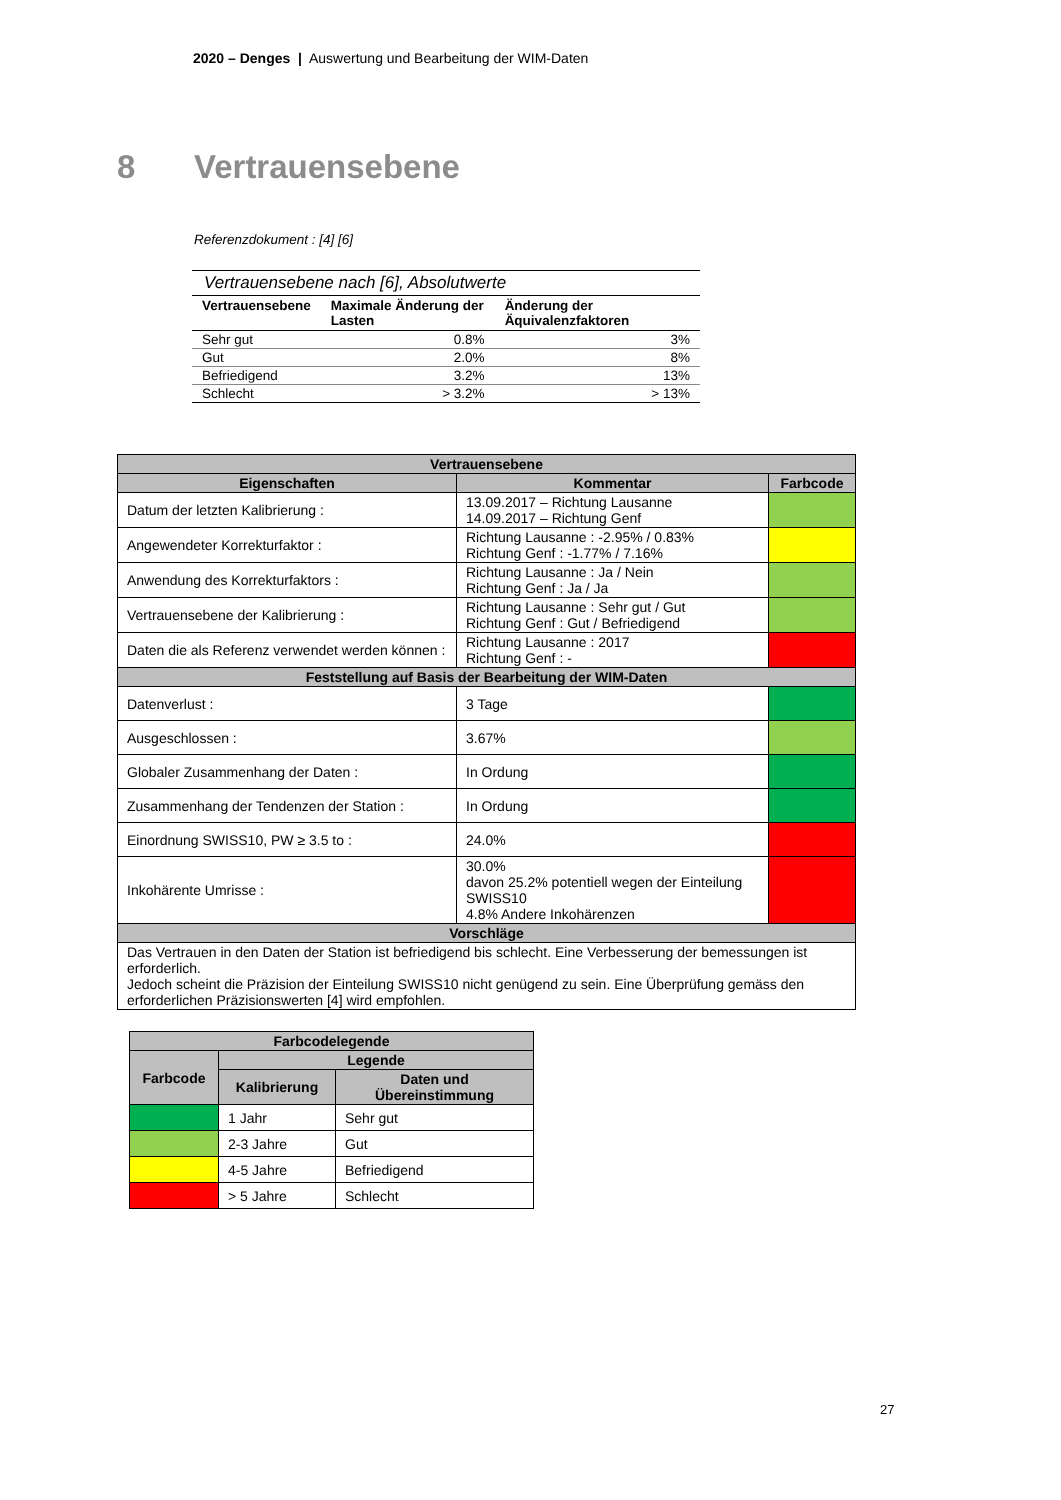2020 – Denges | Auswertung und Bearbeitung der WIM-Daten
8 Vertrauensebene
Referenzdokument : [4] [6]
Vertrauensebene nach [6], Absolutwerte
| Vertrauensebene | Maximale Änderung der Lasten | Änderung der Äquivalenzfaktoren |
| --- | --- | --- |
| Sehr gut | 0.8% | 3% |
| Gut | 2.0% | 8% |
| Befriedigend | 3.2% | 13% |
| Schlecht | > 3.2% | > 13% |
| Vertrauensebene | | |
| --- | --- | --- |
| Eigenschaften | Kommentar | Farbcode |
| Datum der letzten Kalibrierung : | 13.09.2017 – Richtung Lausanne 14.09.2017 – Richtung Genf | |
| Angewendeter Korrekturfaktor : | Richtung Lausanne : -2.95% / 0.83% Richtung Genf : -1.77% / 7.16% | |
| Anwendung des Korrekturfaktors : | Richtung Lausanne : Ja / Nein Richtung Genf : Ja / Ja | |
| Vertrauensebene der Kalibrierung : | Richtung Lausanne : Sehr gut / Gut Richtung Genf : Gut / Befriedigend | |
| Daten die als Referenz verwendet werden können : | Richtung Lausanne : 2017 Richtung Genf : - | |
| Feststellung auf Basis der Bearbeitung der WIM-Daten | | |
| Datenverlust : | 3 Tage | |
| Ausgeschlossen : | 3.67% | |
| Globaler Zusammenhang der Daten : | In Ordung | |
| Zusammenhang der Tendenzen der Station : | In Ordung | |
| Einordnung SWISS10, PW ≥ 3.5 to : | 24.0% | |
| Inkohärente Umrisse : | 30.0% davon 25.2% potentiell wegen der Einteilung SWISS10 4.8% Andere Inkohärenzen | |
| Vorschläge | | |
| Das Vertrauen in den Daten der Station ist befriedigend bis schlecht. Eine Verbesserung der bemessungen ist erforderlich. Jedoch scheint die Präzision der Einteilung SWISS10 nicht genügend zu sein. Eine Überprüfung gemäss den erforderlichen Präzisionswerten [4] wird empfohlen. | | |
| Farbcodelegende | | |
| --- | --- | --- |
| Farbcode | Legende | |
| | Kalibrierung | Daten und Übereinstimmung |
| | 1 Jahr | Sehr gut |
| | 2-3 Jahre | Gut |
| | 4-5 Jahre | Befriedigend |
| | > 5 Jahre | Schlecht |
27